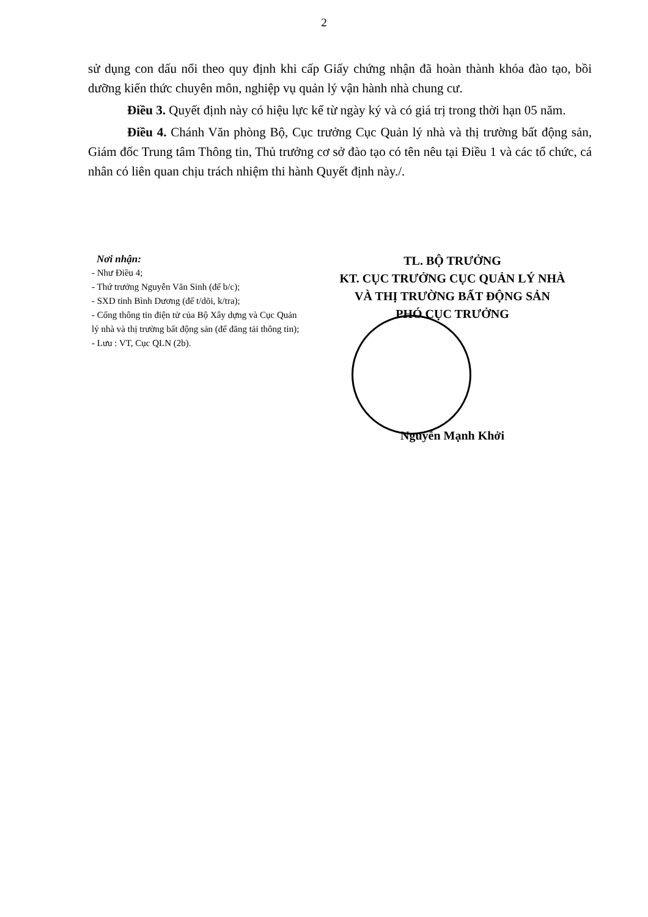2
sử dụng con dấu nổi theo quy định khi cấp Giấy chứng nhận đã hoàn thành khóa đào tạo, bồi dưỡng kiến thức chuyên môn, nghiệp vụ quản lý vận hành nhà chung cư.
Điều 3. Quyết định này có hiệu lực kể từ ngày ký và có giá trị trong thời hạn 05 năm.
Điều 4. Chánh Văn phòng Bộ, Cục trưởng Cục Quản lý nhà và thị trường bất động sản, Giám đốc Trung tâm Thông tin, Thủ trưởng cơ sở đào tạo có tên nêu tại Điều 1 và các tổ chức, cá nhân có liên quan chịu trách nhiệm thi hành Quyết định này./.
Nơi nhận:
- Như Điều 4;
- Thứ trưởng Nguyễn Văn Sinh (để b/c);
- SXD tỉnh Bình Dương (để t/dõi, k/tra);
- Cổng thông tin điện tử của Bộ Xây dựng và Cục Quản lý nhà và thị trường bất động sản (để đăng tải thông tin);
- Lưu : VT, Cục QLN (2b).
TL. BỘ TRƯỞNG
KT. CỤC TRƯỞNG CỤC QUẢN LÝ NHÀ
VÀ THỊ TRƯỜNG BẤT ĐỘNG SẢN
PHÓ CỤC TRƯỞNG
Nguyễn Mạnh Khởi